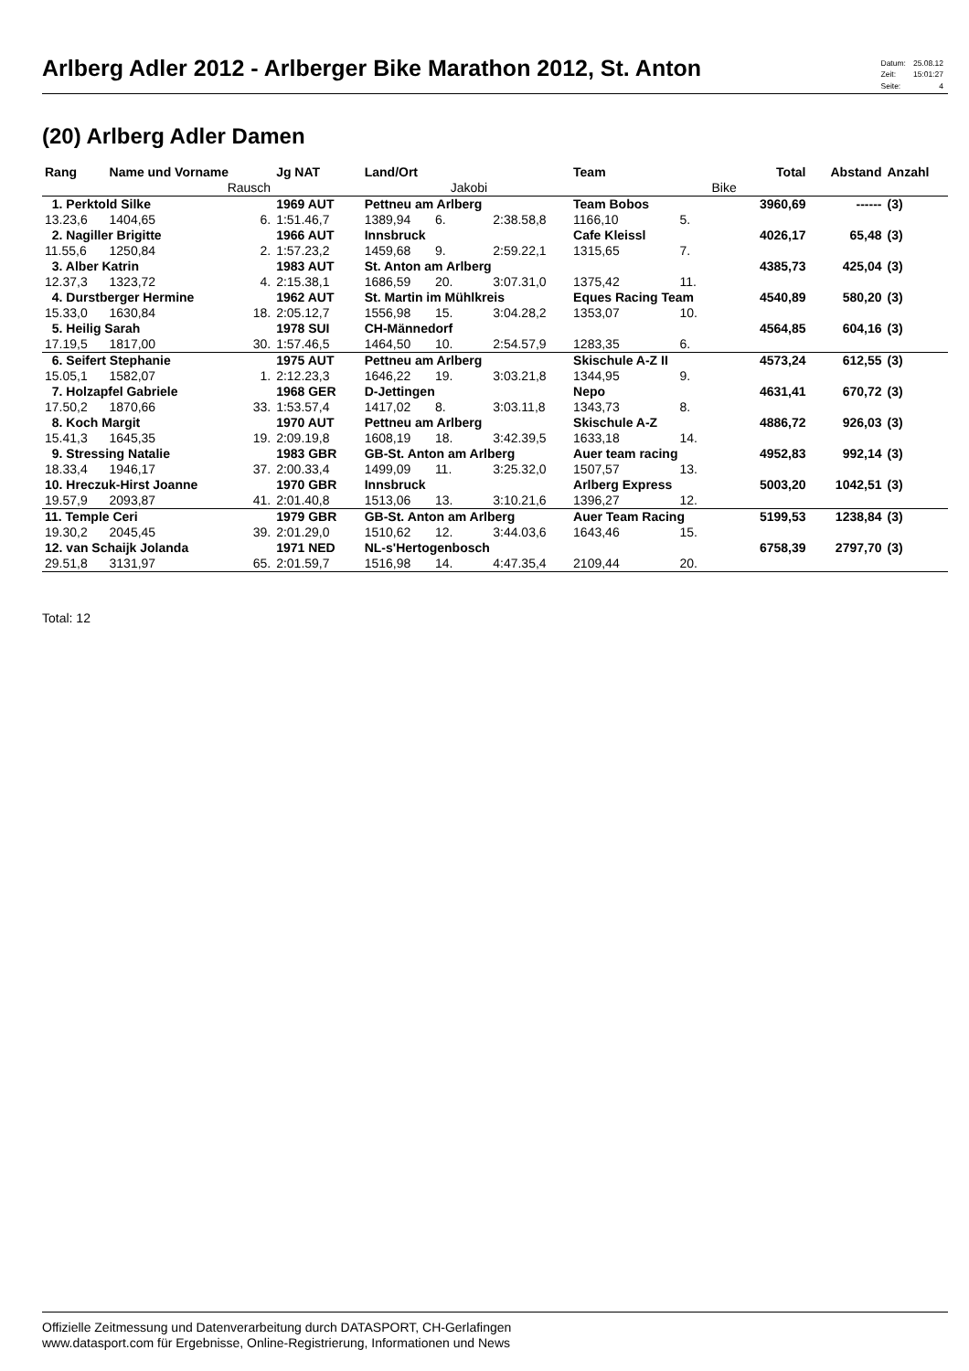Arlberg Adler 2012 - Arlberger Bike Marathon 2012, St. Anton
| Datum: | 25.08.12 |
| Zeit: | 15:01:27 |
| Seite: | 4 |
(20) Arlberg Adler Damen
| Rang | Name und Vorname | | Jg NAT | Land/Ort | | | Team | | Total | Abstand | Anzahl |
| --- | --- | --- | --- | --- | --- | --- | --- | --- | --- | --- | --- |
| | | Rausch | | | Jakobi | | | Bike | | | |
| 1. Perktold Silke | | | 1969 AUT | Pettneu am Arlberg | | | Team Bobos | | 3960,69 | ------ | (3) |
| 13.23,6 | 1404,65 | 6. | 1:51.46,7 | 1389,94 | 6. | 2:38.58,8 | 1166,10 | 5. | | | |
| 2. Nagiller Brigitte | | | 1966 AUT | Innsbruck | | | Cafe Kleissl | | 4026,17 | 65,48 | (3) |
| 11.55,6 | 1250,84 | 2. | 1:57.23,2 | 1459,68 | 9. | 2:59.22,1 | 1315,65 | 7. | | | |
| 3. Alber Katrin | | | 1983 AUT | St. Anton am Arlberg | | | | | 4385,73 | 425,04 | (3) |
| 12.37,3 | 1323,72 | 4. | 2:15.38,1 | 1686,59 | 20. | 3:07.31,0 | 1375,42 | 11. | | | |
| 4. Durstberger Hermine | | | 1962 AUT | St. Martin im Mühlkreis | | | Eques Racing Team | | 4540,89 | 580,20 | (3) |
| 15.33,0 | 1630,84 | 18. | 2:05.12,7 | 1556,98 | 15. | 3:04.28,2 | 1353,07 | 10. | | | |
| 5. Heilig Sarah | | | 1978 SUI | CH-Männedorf | | | | | 4564,85 | 604,16 | (3) |
| 17.19,5 | 1817,00 | 30. | 1:57.46,5 | 1464,50 | 10. | 2:54.57,9 | 1283,35 | 6. | | | |
| 6. Seifert Stephanie | | | 1975 AUT | Pettneu am Arlberg | | | Skischule A-Z II | | 4573,24 | 612,55 | (3) |
| 15.05,1 | 1582,07 | 1. | 2:12.23,3 | 1646,22 | 19. | 3:03.21,8 | 1344,95 | 9. | | | |
| 7. Holzapfel Gabriele | | | 1968 GER | D-Jettingen | | | Nepo | | 4631,41 | 670,72 | (3) |
| 17.50,2 | 1870,66 | 33. | 1:53.57,4 | 1417,02 | 8. | 3:03.11,8 | 1343,73 | 8. | | | |
| 8. Koch Margit | | | 1970 AUT | Pettneu am Arlberg | | | Skischule A-Z | | 4886,72 | 926,03 | (3) |
| 15.41,3 | 1645,35 | 19. | 2:09.19,8 | 1608,19 | 18. | 3:42.39,5 | 1633,18 | 14. | | | |
| 9. Stressing Natalie | | | 1983 GBR | GB-St. Anton am Arlberg | | | Auer team racing | | 4952,83 | 992,14 | (3) |
| 18.33,4 | 1946,17 | 37. | 2:00.33,4 | 1499,09 | 11. | 3:25.32,0 | 1507,57 | 13. | | | |
| 10. Hreczuk-Hirst Joanne | | | 1970 GBR | Innsbruck | | | Arlberg Express | | 5003,20 | 1042,51 | (3) |
| 19.57,9 | 2093,87 | 41. | 2:01.40,8 | 1513,06 | 13. | 3:10.21,6 | 1396,27 | 12. | | | |
| 11. Temple Ceri | | | 1979 GBR | GB-St. Anton am Arlberg | | | Auer Team Racing | | 5199,53 | 1238,84 | (3) |
| 19.30,2 | 2045,45 | 39. | 2:01.29,0 | 1510,62 | 12. | 3:44.03,6 | 1643,46 | 15. | | | |
| 12. van Schaijk Jolanda | | | 1971 NED | NL-s'Hertogenbosch | | | | | 6758,39 | 2797,70 | (3) |
| 29.51,8 | 3131,97 | 65. | 2:01.59,7 | 1516,98 | 14. | 4:47.35,4 | 2109,44 | 20. | | | |
Total: 12
Offizielle Zeitmessung und Datenverarbeitung durch DATASPORT, CH-Gerlafingen
www.datasport.com für Ergebnisse, Online-Registrierung, Informationen und News